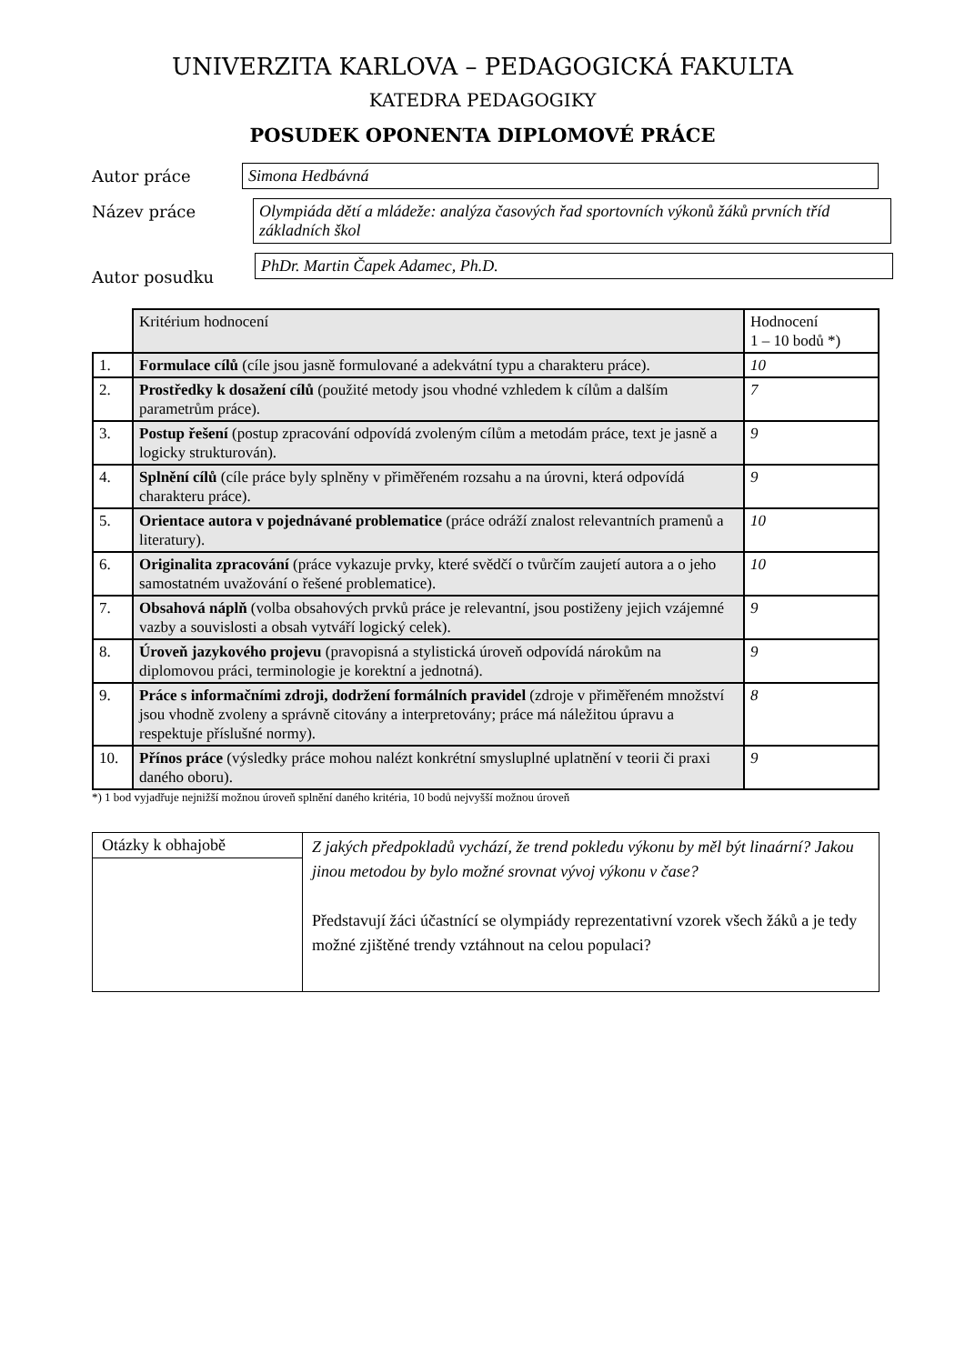UNIVERZITA KARLOVA – PEDAGOGICKÁ FAKULTA
KATEDRA PEDAGOGIKY
POSUDEK OPONENTA DIPLOMOVÉ PRÁCE
Autor práce Simona Hedbávná
Název práce Olympiáda dětí a mládeže: analýza časových řad sportovních výkonů žáků prvních tříd základních škol
Autor posudku
PhDr. Martin Čapek Adamec, Ph.D.
| | Kritérium hodnocení | Hodnocení 1 – 10 bodů *) |
| 1. | Formulace cílů (cíle jsou jasně formulované a adekvátní typu a charakteru práce). | 10 |
| 2. | Prostředky k dosažení cílů (použité metody jsou vhodné vzhledem k cílům a dalším parametrům práce). | 7 |
| 3. | Postup řešení (postup zpracování odpovídá zvoleným cílům a metodám práce, text je jasně a logicky strukturován). | 9 |
| 4. | Splnění cílů (cíle práce byly splněny v přiměřeném rozsahu a na úrovni, která odpovídá charakteru práce). | 9 |
| 5. | Orientace autora v pojednávané problematice (práce odráží znalost relevantních pramenů a literatury). | 10 |
| 6. | Originalita zpracování (práce vykazuje prvky, které svědčí o tvůrčím zaujetí autora a o jeho samostatném uvažování o řešené problematice). | 10 |
| 7. | Obsahová náplň (volba obsahových prvků práce je relevantní, jsou postiženy jejich vzájemné vazby a souvislosti a obsah vytváří logický celek). | 9 |
| 8. | Úroveň jazykového projevu (pravopisná a stylistická úroveň odpovídá nárokům na diplomovou práci, terminologie je korektní a jednotná). | 9 |
| 9. | Práce s informačními zdroji, dodržení formálních pravidel (zdroje v přiměřeném množství jsou vhodně zvoleny a správně citovány a interpretovány; práce má náležitou úpravu a respektuje příslušné normy). | 8 |
| 10. | Přínos práce (výsledky práce mohou nalézt konkrétní smysluplné uplatnění v teorii či praxi daného oboru). | 9 |
*) 1 bod vyjadřuje nejnižší možnou úroveň splnění daného kritéria, 10 bodů nejvyšší možnou úroveň
| Otázky k obhajobě | Z jakých předpokladů vychází, že trend pokledu výkonu by měl být linaární? Jakou jinou metodou by bylo možné srovnat vývoj výkonu v čase? Představují žáci účastnící se olympiády reprezentativní vzorek všech žáků a je tedy možné zjištěné trendy vztáhnout na celou populaci? |